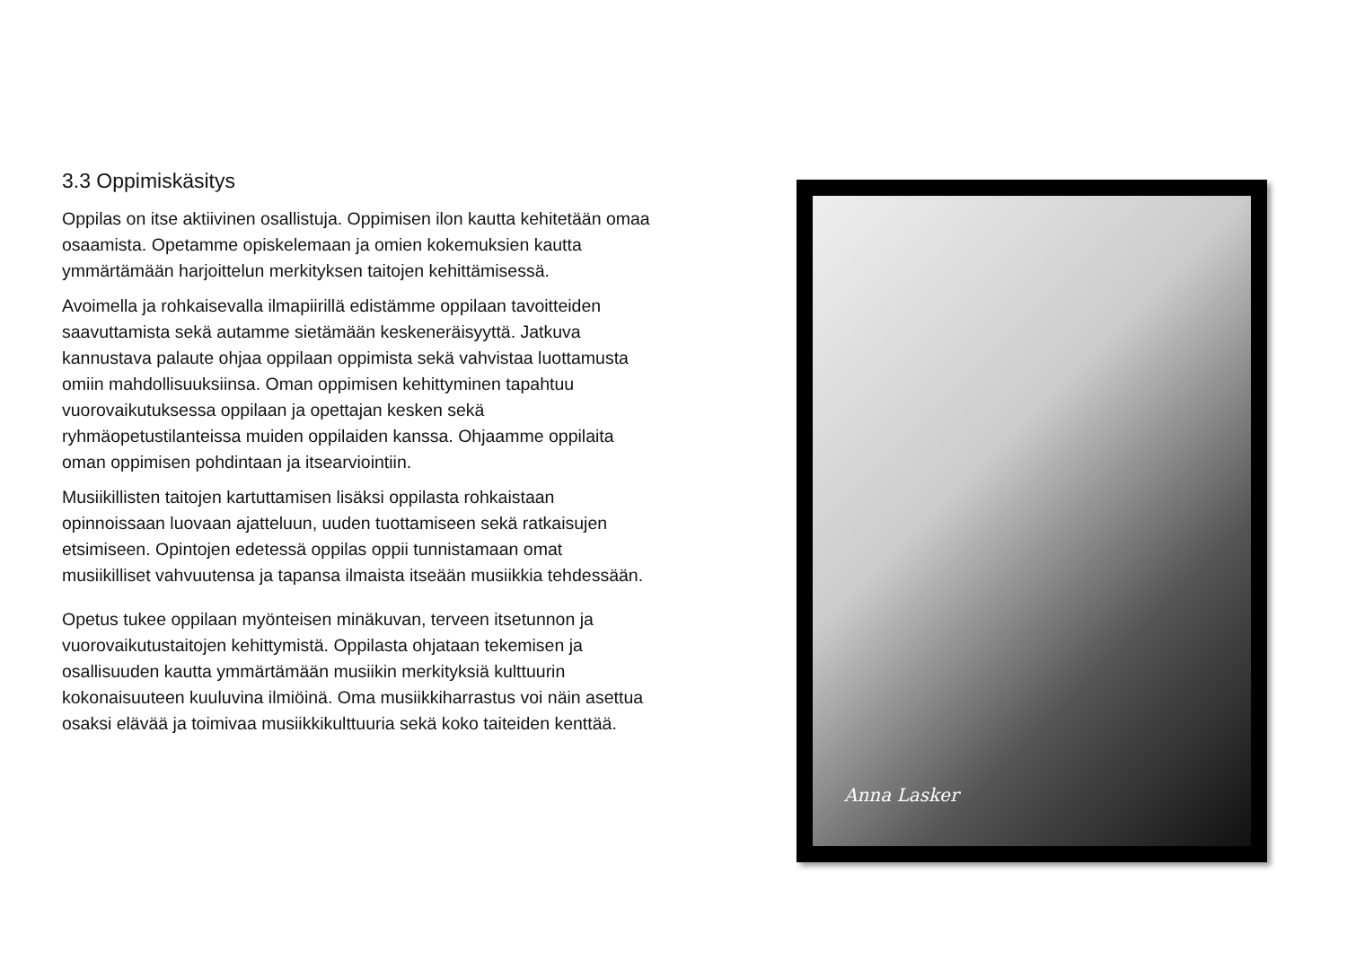3.3 Oppimiskäsitys
Oppilas on itse aktiivinen osallistuja. Oppimisen ilon kautta kehitetään omaa osaamista. Opetamme opiskelemaan ja omien kokemuksien kautta ymmärtämään harjoittelun merkityksen taitojen kehittämisessä.
Avoimella ja rohkaisevalla ilmapiirillä edistämme oppilaan tavoitteiden saavuttamista sekä autamme sietämään keskeneräisyyttä. Jatkuva kannustava palaute ohjaa oppilaan oppimista sekä vahvistaa luottamusta omiin mahdollisuuksiinsa. Oman oppimisen kehittyminen tapahtuu vuorovaikutuksessa oppilaan ja opettajan kesken sekä ryhmäopetustilanteissa muiden oppilaiden kanssa. Ohjaamme oppilaita oman oppimisen pohdintaan ja itsearviointiin.
Musiikillisten taitojen kartuttamisen lisäksi oppilasta rohkaistaan opinnoissaan luovaan ajatteluun, uuden tuottamiseen sekä ratkaisujen etsimiseen. Opintojen edetessä oppilas oppii tunnistamaan omat musiikilliset vahvuutensa ja tapansa ilmaista itseään musiikkia tehdessään.
Opetus tukee oppilaan myönteisen minäkuvan, terveen itsetunnon ja vuorovaikutustaitojen kehittymistä. Oppilasta ohjataan tekemisen ja osallisuuden kautta ymmärtämään musiikin merkityksiä kulttuurin kokonaisuuteen kuuluvina ilmiöinä. Oma musiikkiharrastus voi näin asettua osaksi elävää ja toimivaa musiikkikulttuuria sekä koko taiteiden kenttää.
Anna Lasker